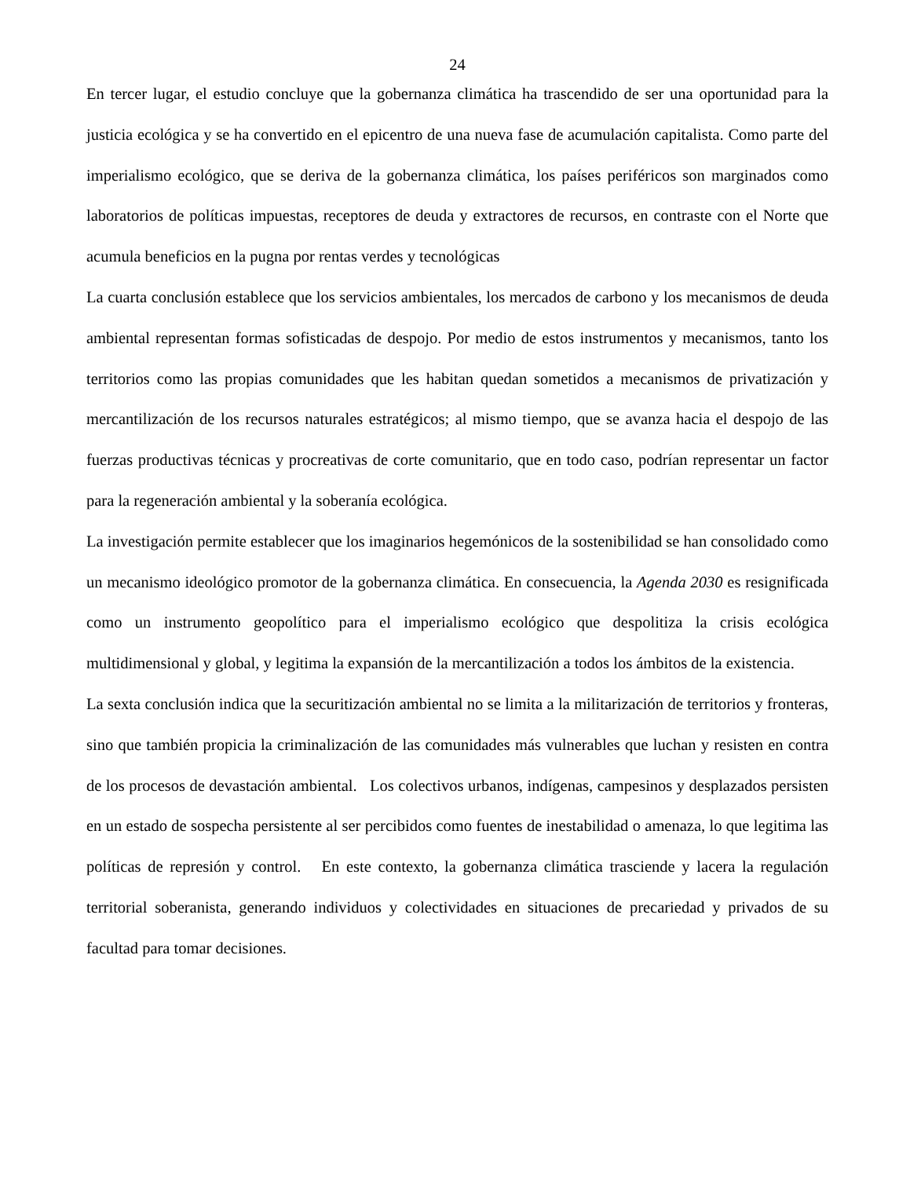24
En tercer lugar, el estudio concluye que la gobernanza climática ha trascendido de ser una oportunidad para la justicia ecológica y se ha convertido en el epicentro de una nueva fase de acumulación capitalista. Como parte del imperialismo ecológico, que se deriva de la gobernanza climática, los países periféricos son marginados como laboratorios de políticas impuestas, receptores de deuda y extractores de recursos, en contraste con el Norte que acumula beneficios en la pugna por rentas verdes y tecnológicas
La cuarta conclusión establece que los servicios ambientales, los mercados de carbono y los mecanismos de deuda ambiental representan formas sofisticadas de despojo. Por medio de estos instrumentos y mecanismos, tanto los territorios como las propias comunidades que les habitan quedan sometidos a mecanismos de privatización y mercantilización de los recursos naturales estratégicos; al mismo tiempo, que se avanza hacia el despojo de las fuerzas productivas técnicas y procreativas de corte comunitario, que en todo caso, podrían representar un factor para la regeneración ambiental y la soberanía ecológica.
La investigación permite establecer que los imaginarios hegemónicos de la sostenibilidad se han consolidado como un mecanismo ideológico promotor de la gobernanza climática. En consecuencia, la Agenda 2030 es resignificada como un instrumento geopolítico para el imperialismo ecológico que despolitiza la crisis ecológica multidimensional y global, y legitima la expansión de la mercantilización a todos los ámbitos de la existencia.
La sexta conclusión indica que la securitización ambiental no se limita a la militarización de territorios y fronteras, sino que también propicia la criminalización de las comunidades más vulnerables que luchan y resisten en contra de los procesos de devastación ambiental. Los colectivos urbanos, indígenas, campesinos y desplazados persisten en un estado de sospecha persistente al ser percibidos como fuentes de inestabilidad o amenaza, lo que legitima las políticas de represión y control. En este contexto, la gobernanza climática trasciende y lacera la regulación territorial soberanista, generando individuos y colectividades en situaciones de precariedad y privados de su facultad para tomar decisiones.